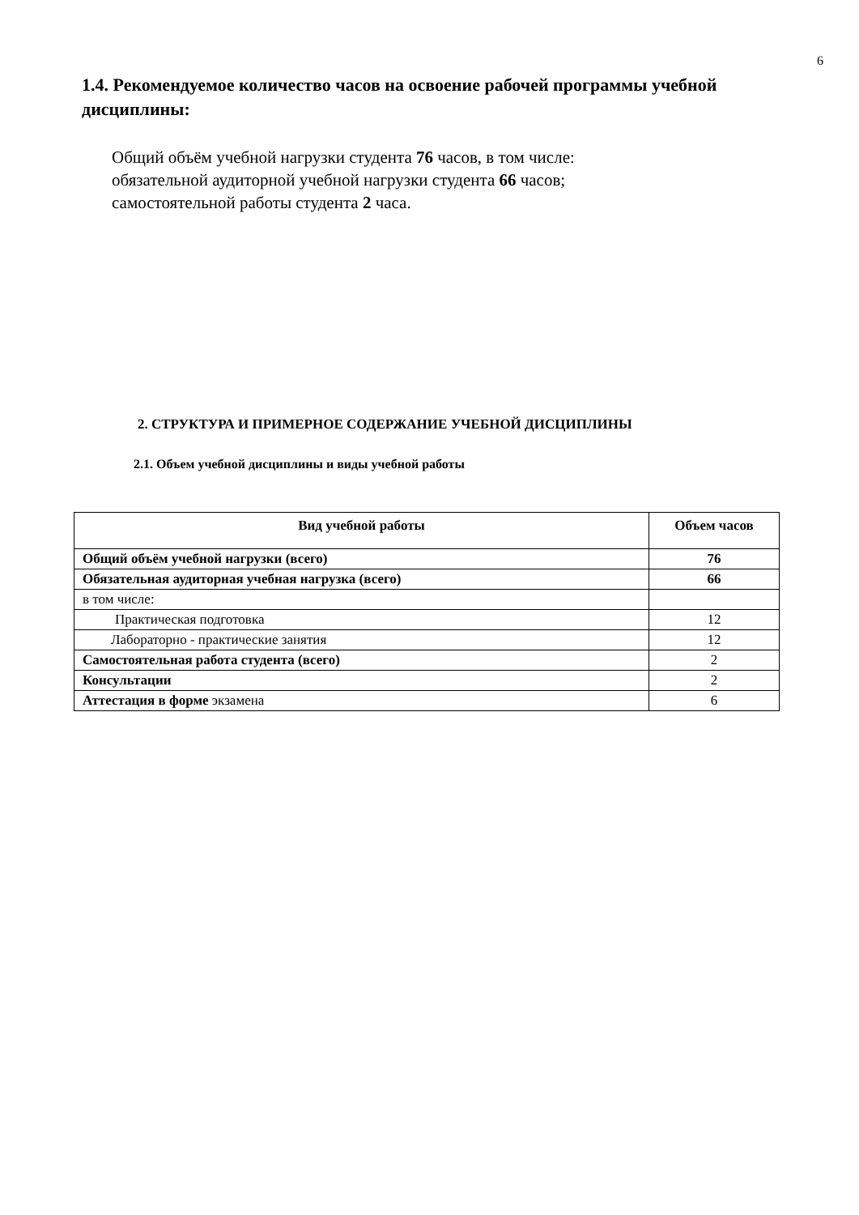6
1.4. Рекомендуемое количество часов на освоение рабочей программы учебной дисциплины:
Общий объём учебной нагрузки студента 76 часов, в том числе:
обязательной аудиторной учебной нагрузки студента 66 часов;
самостоятельной работы студента 2 часа.
2. СТРУКТУРА И ПРИМЕРНОЕ СОДЕРЖАНИЕ УЧЕБНОЙ ДИСЦИПЛИНЫ
2.1. Объем учебной дисциплины и виды учебной работы
| Вид учебной работы | Объем часов |
| --- | --- |
| Общий объём учебной нагрузки (всего) | 76 |
| Обязательная аудиторная учебная нагрузка (всего) | 66 |
| в том числе: | |
| Практическая подготовка | 12 |
| Лабораторно - практические занятия | 12 |
| Самостоятельная работа студента (всего) | 2 |
| Консультации | 2 |
| Аттестация в форме экзамена | 6 |